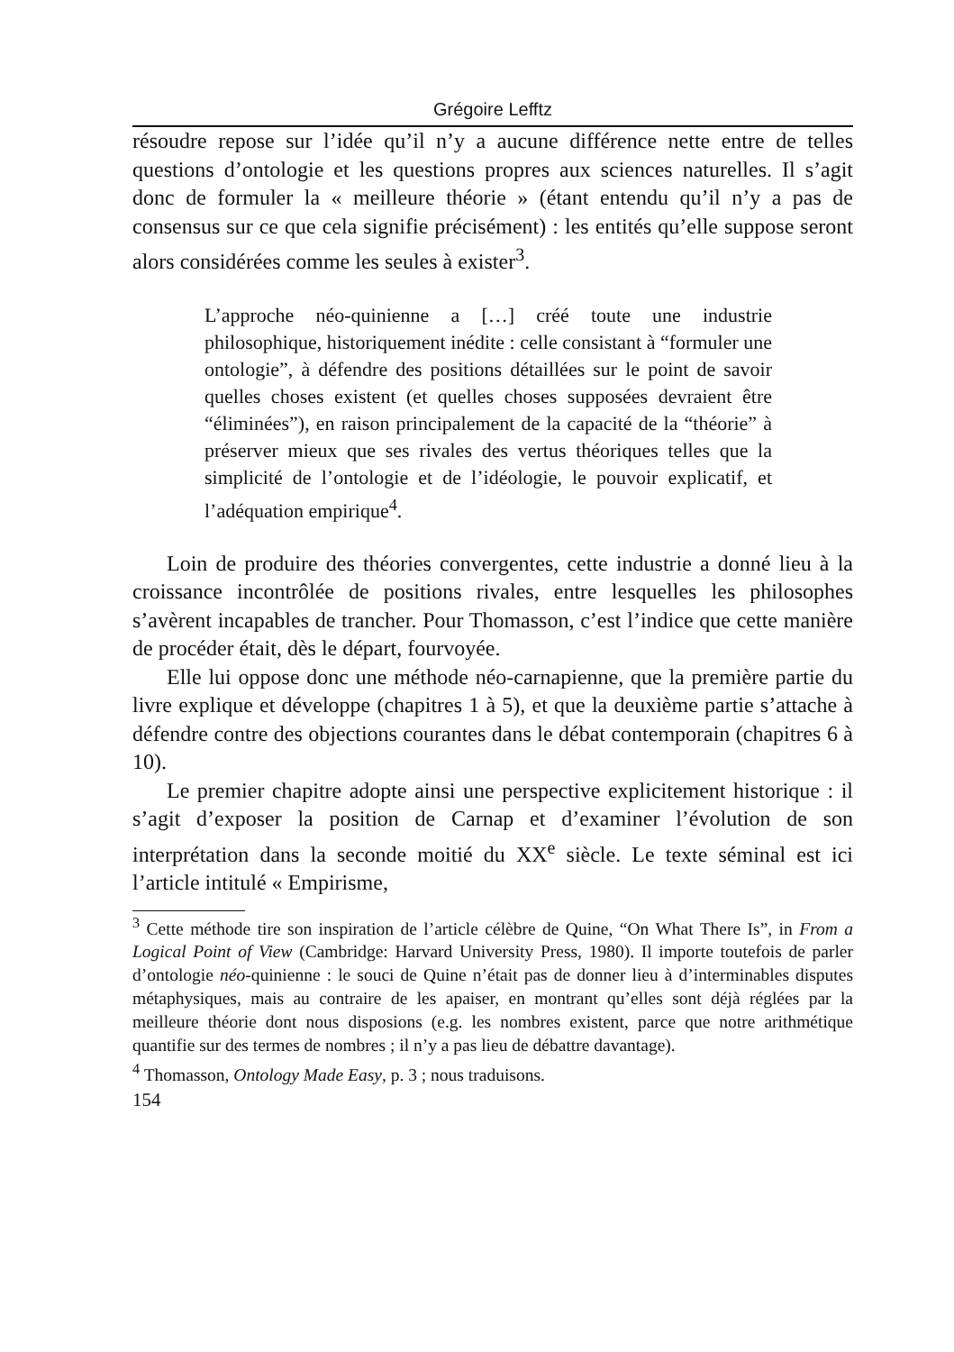Grégoire Lefftz
résoudre repose sur l’idée qu’il n’y a aucune différence nette entre de telles questions d’ontologie et les questions propres aux sciences naturelles. Il s’agit donc de formuler la « meilleure théorie » (étant entendu qu’il n’y a pas de consensus sur ce que cela signifie précisément) : les entités qu’elle suppose seront alors considérées comme les seules à exister<sup>3</sup>.
L’approche néo-quinienne a […] créé toute une industrie philosophique, historiquement inédite : celle consistant à “formuler une ontologie”, à défendre des positions détaillées sur le point de savoir quelles choses existent (et quelles choses supposées devraient être “éliminées”), en raison principalement de la capacité de la “théorie” à préserver mieux que ses rivales des vertus théoriques telles que la simplicité de l’ontologie et de l’idéologie, le pouvoir explicatif, et l’adéquation empirique<sup>4</sup>.
Loin de produire des théories convergentes, cette industrie a donné lieu à la croissance incontrôlée de positions rivales, entre lesquelles les philosophes s’avèrent incapables de trancher. Pour Thomasson, c’est l’indice que cette manière de procéder était, dès le départ, fourvoyée.
Elle lui oppose donc une méthode néo-carnapienne, que la première partie du livre explique et développe (chapitres 1 à 5), et que la deuxième partie s’attache à défendre contre des objections courantes dans le débat contemporain (chapitres 6 à 10).
Le premier chapitre adopte ainsi une perspective explicitement historique : il s’agit d’exposer la position de Carnap et d’examiner l’évolution de son interprétation dans la seconde moitié du XX<sup>e</sup> siècle. Le texte séminal est ici l’article intitulé « Empirisme,
<sup>3</sup> Cette méthode tire son inspiration de l’article célèbre de Quine, “On What There Is”, in From a Logical Point of View (Cambridge: Harvard University Press, 1980). Il importe toutefois de parler d’ontologie néo-quinienne : le souci de Quine n’était pas de donner lieu à d’interminables disputes métaphysiques, mais au contraire de les apaiser, en montrant qu’elles sont déjà réglées par la meilleure théorie dont nous disposions (e.g. les nombres existent, parce que notre arithmétique quantifie sur des termes de nombres ; il n’y a pas lieu de débattre davantage).
<sup>4</sup> Thomasson, Ontology Made Easy, p. 3 ; nous traduisons.
154